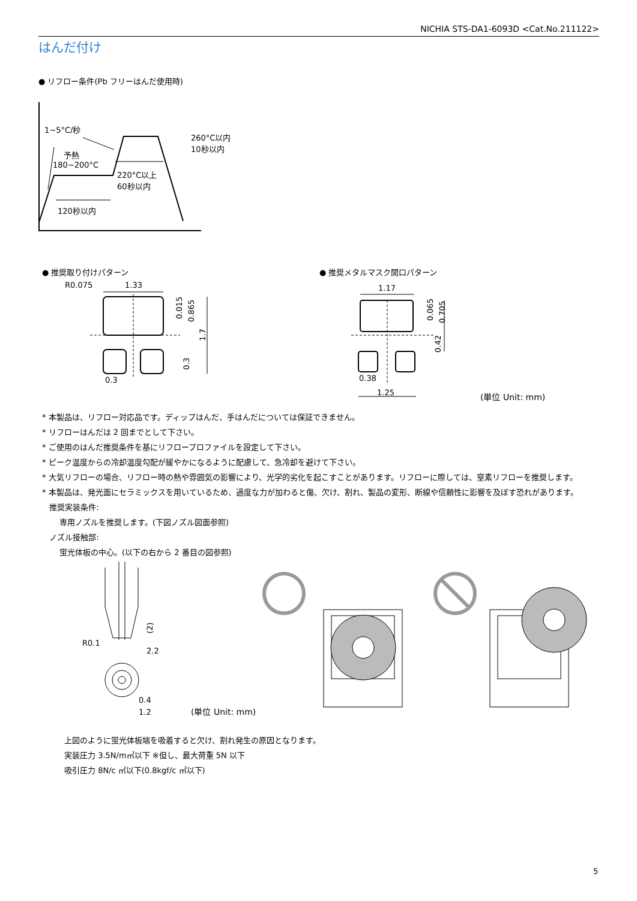NICHIA STS-DA1-6093D <Cat.No.211122>
はんだ付け
● リフロー条件(Pb フリーはんだ使用時)
1~5°C/秒
260°C以内
10秒以内
予熱
180~200°C
220°C以上
60秒以内
120秒以内
● 推奨取り付けパターン ● 推奨メタルマスク開口パターン
R0.075 1.33
0.015 0.865
1.7
0.3
0.3
1.17
0.38
1.25
0.065 0.705
0.42
(単位 Unit: mm)
* 本製品は、リフロー対応品です。ディップはんだ、手はんだについては保証できません。
* リフローはんだは 2 回までとして下さい。
* ご使用のはんだ推奨条件を基にリフロープロファイルを設定して下さい。
* ピーク温度からの冷却温度勾配が緩やかになるように配慮して、急冷却を避けて下さい。
* 大気リフローの場合、リフロー時の熱や雰囲気の影響により、光学的劣化を起こすことがあります。リフローに際しては、窒素リフローを推奨します。
* 本製品は、発光面にセラミックスを用いているため、過度な力が加わると傷、欠け、割れ、製品の変形、断線や信頼性に影響を及ぼす恐れがあります。
推奨実装条件:
専用ノズルを推奨します。(下図ノズル図面参照)
ノズル接触部:
蛍光体板の中心。(以下の右から 2 番目の図参照)
(2)
R0.1
2.2
0.4
1.2 (単位 Unit: mm)
上図のように蛍光体板端を吸着すると欠け、割れ発生の原因となります。
実装圧力 3.5N/m㎡以下 ※但し、最大荷重 5N 以下
吸引圧力 8N/c ㎡以下(0.8kgf/c ㎡以下)
5